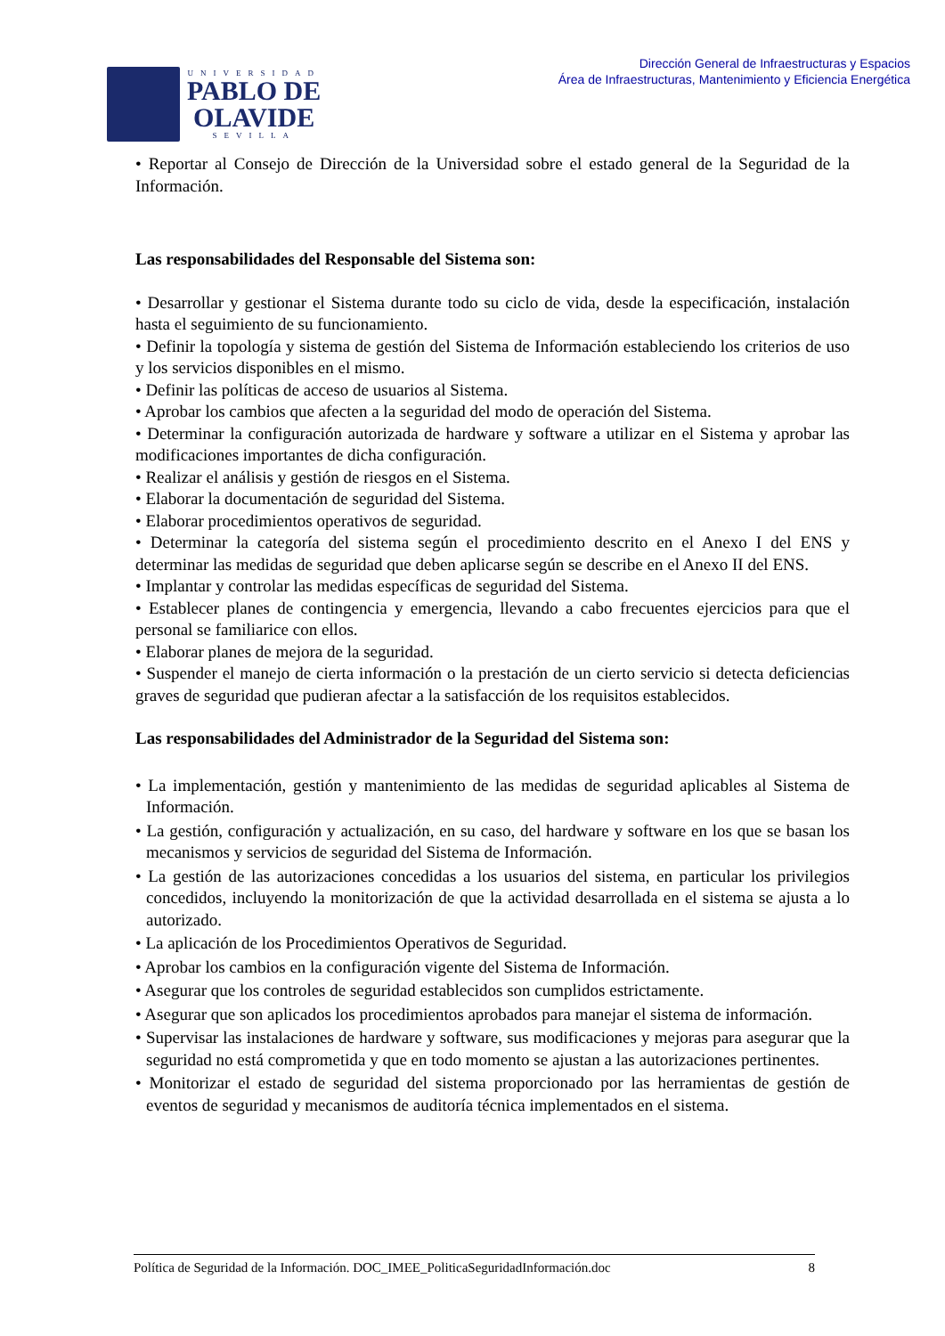UNIVERSIDAD
PABLO DE
OLAVIDE
SEVILLA
Dirección General de Infraestructuras y Espacios
Área de Infraestructuras, Mantenimiento y Eficiencia Energética
• Reportar al Consejo de Dirección de la Universidad sobre el estado general de la Seguridad de la Información.
Las responsabilidades del Responsable del Sistema son:
• Desarrollar y gestionar el Sistema durante todo su ciclo de vida, desde la especificación, instalación hasta el seguimiento de su funcionamiento.
• Definir la topología y sistema de gestión del Sistema de Información estableciendo los criterios de uso y los servicios disponibles en el mismo.
• Definir las políticas de acceso de usuarios al Sistema.
• Aprobar los cambios que afecten a la seguridad del modo de operación del Sistema.
• Determinar la configuración autorizada de hardware y software a utilizar en el Sistema y aprobar las modificaciones importantes de dicha configuración.
• Realizar el análisis y gestión de riesgos en el Sistema.
• Elaborar la documentación de seguridad del Sistema.
• Elaborar procedimientos operativos de seguridad.
• Determinar la categoría del sistema según el procedimiento descrito en el Anexo I del ENS y determinar las medidas de seguridad que deben aplicarse según se describe en el Anexo II del ENS.
• Implantar y controlar las medidas específicas de seguridad del Sistema.
• Establecer planes de contingencia y emergencia, llevando a cabo frecuentes ejercicios para que el personal se familiarice con ellos.
• Elaborar planes de mejora de la seguridad.
• Suspender el manejo de cierta información o la prestación de un cierto servicio si detecta deficiencias graves de seguridad que pudieran afectar a la satisfacción de los requisitos establecidos.
Las responsabilidades del Administrador de la Seguridad del Sistema son:
• La implementación, gestión y mantenimiento de las medidas de seguridad aplicables al Sistema de Información.
• La gestión, configuración y actualización, en su caso, del hardware y software en los que se basan los mecanismos y servicios de seguridad del Sistema de Información.
• La gestión de las autorizaciones concedidas a los usuarios del sistema, en particular los privilegios concedidos, incluyendo la monitorización de que la actividad desarrollada en el sistema se ajusta a lo autorizado.
• La aplicación de los Procedimientos Operativos de Seguridad.
• Aprobar los cambios en la configuración vigente del Sistema de Información.
• Asegurar que los controles de seguridad establecidos son cumplidos estrictamente.
• Asegurar que son aplicados los procedimientos aprobados para manejar el sistema de información.
• Supervisar las instalaciones de hardware y software, sus modificaciones y mejoras para asegurar que la seguridad no está comprometida y que en todo momento se ajustan a las autorizaciones pertinentes.
• Monitorizar el estado de seguridad del sistema proporcionado por las herramientas de gestión de eventos de seguridad y mecanismos de auditoría técnica implementados en el sistema.
Política de Seguridad de la Información. DOC_IMEE_PoliticaSeguridadInformación.doc 8